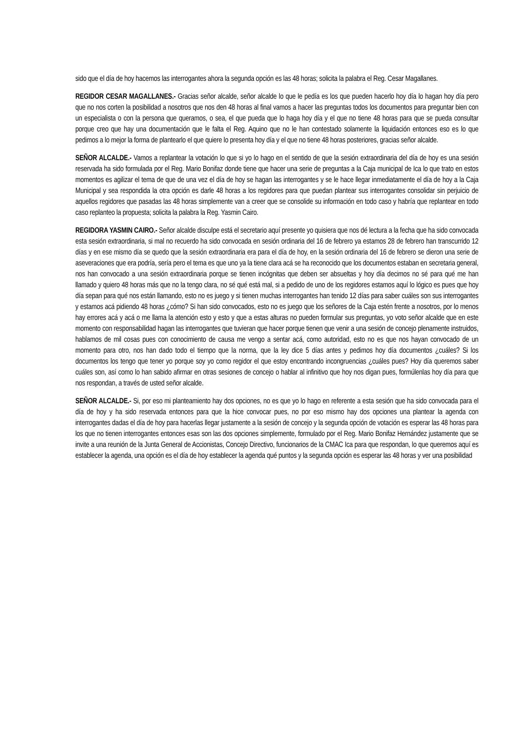sido que el día de hoy hacemos las interrogantes ahora la segunda opción es las 48 horas; solicita la palabra el Reg. Cesar Magallanes.
REGIDOR CESAR MAGALLANES.- Gracias señor alcalde, señor alcalde lo que le pedía es los que pueden hacerlo hoy día lo hagan hoy día pero que no nos corten la posibilidad a nosotros que nos den 48 horas al final vamos a hacer las preguntas todos los documentos para preguntar bien con un especialista o con la persona que queramos, o sea, el que pueda que lo haga hoy día y el que no tiene 48 horas para que se pueda consultar porque creo que hay una documentación que le falta el Reg. Aquino que no le han contestado solamente la liquidación entonces eso es lo que pedimos a lo mejor la forma de plantearlo el que quiere lo presenta hoy día y el que no tiene 48 horas posteriores, gracias señor alcalde.
SEÑOR ALCALDE.- Vamos a replantear la votación lo que si yo lo hago en el sentido de que la sesión extraordinaria del día de hoy es una sesión reservada ha sido formulada por el Reg. Mario Bonifaz donde tiene que hacer una serie de preguntas a la Caja municipal de Ica lo que trato en estos momentos es agilizar el tema de que de una vez el día de hoy se hagan las interrogantes y se le hace llegar inmediatamente el día de hoy a la Caja Municipal y sea respondida la otra opción es darle 48 horas a los regidores para que puedan plantear sus interrogantes consolidar sin perjuicio de aquellos regidores que pasadas las 48 horas simplemente van a creer que se consolide su información en todo caso y habría que replantear en todo caso replanteo la propuesta; solicita la palabra la Reg. Yasmin Cairo.
REGIDORA YASMIN CAIRO.- Señor alcalde disculpe está el secretario aquí presente yo quisiera que nos dé lectura a la fecha que ha sido convocada esta sesión extraordinaria, si mal no recuerdo ha sido convocada en sesión ordinaria del 16 de febrero ya estamos 28 de febrero han transcurrido 12 días y en ese mismo día se quedo que la sesión extraordinaria era para el día de hoy, en la sesión ordinaria del 16 de febrero se dieron una serie de aseveraciones que era podría, sería pero el tema es que uno ya la tiene clara acá se ha reconocido que los documentos estaban en secretaria general, nos han convocado a una sesión extraordinaria porque se tienen incógnitas que deben ser absueltas y hoy día decimos no sé para qué me han llamado y quiero 48 horas más que no la tengo clara, no sé qué está mal, si a pedido de uno de los regidores estamos aquí lo lógico es pues que hoy día sepan para qué nos están llamando, esto no es juego y si tienen muchas interrogantes han tenido 12 días para saber cuáles son sus interrogantes y estamos acá pidiendo 48 horas ¿cómo? Si han sido convocados, esto no es juego que los señores de la Caja estén frente a nosotros, por lo menos hay errores acá y acá o me llama la atención esto y esto y que a estas alturas no pueden formular sus preguntas, yo voto señor alcalde que en este momento con responsabilidad hagan las interrogantes que tuvieran que hacer porque tienen que venir a una sesión de concejo plenamente instruidos, hablamos de mil cosas pues con conocimiento de causa me vengo a sentar acá, como autoridad, esto no es que nos hayan convocado de un momento para otro, nos han dado todo el tiempo que la norma, que la ley dice 5 días antes y pedimos hoy día documentos ¿cuáles? Si los documentos los tengo que tener yo porque soy yo como regidor el que estoy encontrando incongruencias ¿cuáles pues? Hoy día queremos saber cuáles son, así como lo han sabido afirmar en otras sesiones de concejo o hablar al infinitivo que hoy nos digan pues, formúlenlas hoy día para que nos respondan, a través de usted señor alcalde.
SEÑOR ALCALDE.- Si, por eso mi planteamiento hay dos opciones, no es que yo lo hago en referente a esta sesión que ha sido convocada para el día de hoy y ha sido reservada entonces para que la hice convocar pues, no por eso mismo hay dos opciones una plantear la agenda con interrogantes dadas el día de hoy para hacerlas llegar justamente a la sesión de concejo y la segunda opción de votación es esperar las 48 horas para los que no tienen interrogantes entonces esas son las dos opciones simplemente, formulado por el Reg. Mario Bonifaz Hernández justamente que se invite a una reunión de la Junta General de Accionistas, Concejo Directivo, funcionarios de la CMAC Ica para que respondan, lo que queremos aquí es establecer la agenda, una opción es el día de hoy establecer la agenda qué puntos y la segunda opción es esperar las 48 horas y ver una posibilidad